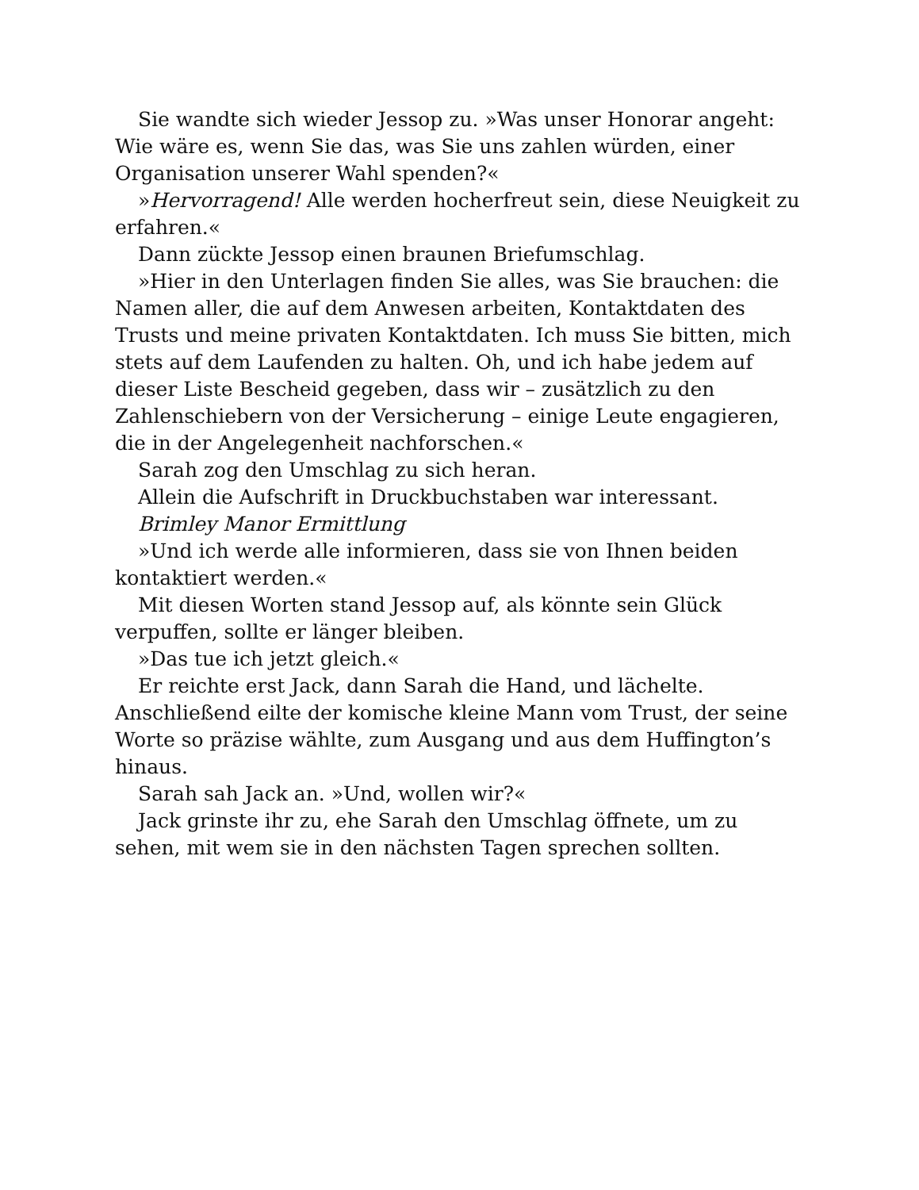Sie wandte sich wieder Jessop zu. »Was unser Honorar angeht: Wie wäre es, wenn Sie das, was Sie uns zahlen würden, einer Organisation unserer Wahl spenden?«
»Hervorragend! Alle werden hocherfreut sein, diese Neuigkeit zu erfahren.«
Dann zückte Jessop einen braunen Briefumschlag.
»Hier in den Unterlagen finden Sie alles, was Sie brauchen: die Namen aller, die auf dem Anwesen arbeiten, Kontaktdaten des Trusts und meine privaten Kontaktdaten. Ich muss Sie bitten, mich stets auf dem Laufenden zu halten. Oh, und ich habe jedem auf dieser Liste Bescheid gegeben, dass wir – zusätzlich zu den Zahlenschiebern von der Versicherung – einige Leute engagieren, die in der Angelegenheit nachforschen.«
Sarah zog den Umschlag zu sich heran.
Allein die Aufschrift in Druckbuchstaben war interessant.
Brimley Manor Ermittlung
»Und ich werde alle informieren, dass sie von Ihnen beiden kontaktiert werden.«
Mit diesen Worten stand Jessop auf, als könnte sein Glück verpuffen, sollte er länger bleiben.
»Das tue ich jetzt gleich.«
Er reichte erst Jack, dann Sarah die Hand, und lächelte. Anschließend eilte der komische kleine Mann vom Trust, der seine Worte so präzise wählte, zum Ausgang und aus dem Huffington’s hinaus.
Sarah sah Jack an. »Und, wollen wir?«
Jack grinste ihr zu, ehe Sarah den Umschlag öffnete, um zu sehen, mit wem sie in den nächsten Tagen sprechen sollten.